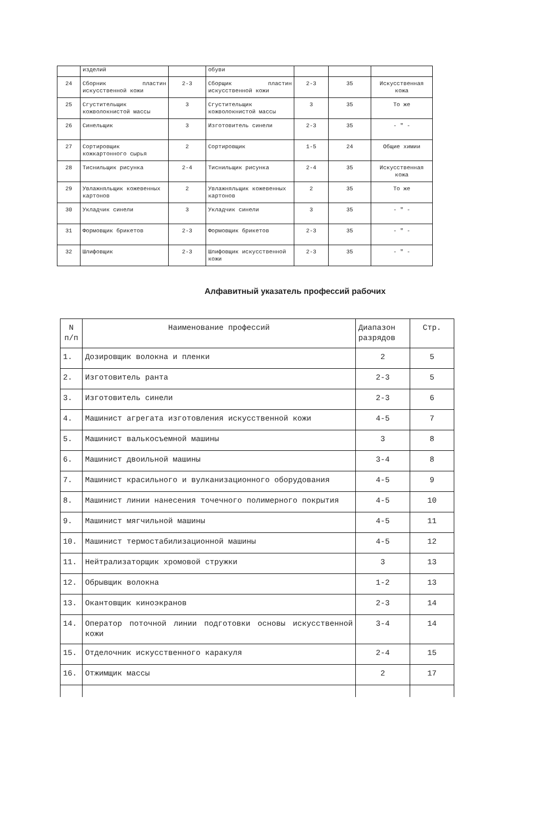| | изделий | | обуви | | | |
| 24 | Сборник пластин искусственной кожи | 2-3 | Сборщик пластин искусственной кожи | 2-3 | 35 | Искусственная кожа |
| 25 | Сгуститель­щик кожволокнистой массы | 3 | Сгуститель­щик кожволокнистой массы | 3 | 35 | То же |
| 26 | Синельщик | 3 | Изготовитель синели | 2-3 | 35 | - " - |
| 27 | Сортировщик кожкартонного сырья | 2 | Сортировщик | 1-5 | 24 | Общие химии |
| 28 | Тиснильщик рисунка | 2-4 | Тиснильщик рисунка | 2-4 | 35 | Искусственная кожа |
| 29 | Увлажняльщик кожевенных картонов | 2 | Увлажняльщик кожевенных картонов | 2 | 35 | То же |
| 30 | Укладчик синели | 3 | Укладчик синели | 3 | 35 | - " - |
| 31 | Формовщик брикетов | 2-3 | Формовщик брикетов | 2-3 | 35 | - " - |
| 32 | Шлифовщик | 2-3 | Шлифовщик искусственной кожи | 2-3 | 35 | - " - |
Алфавитный указатель профессий рабочих
| N п/п | Наименование профессий | Диапазон разрядов | Стр. |
| --- | --- | --- | --- |
| 1. | Дозировщик волокна и пленки | 2 | 5 |
| 2. | Изготовитель ранта | 2-3 | 5 |
| 3. | Изготовитель синели | 2-3 | 6 |
| 4. | Машинист агрегата изготовления искусственной кожи | 4-5 | 7 |
| 5. | Машинист валькосъемной машины | 3 | 8 |
| 6. | Машинист двоильной машины | 3-4 | 8 |
| 7. | Машинист красильного и вулканизационного оборудования | 4-5 | 9 |
| 8. | Машинист линии нанесения точечного полимерного покрытия | 4-5 | 10 |
| 9. | Машинист мягчильной машины | 4-5 | 11 |
| 10. | Машинист термостабилизационной машины | 4-5 | 12 |
| 11. | Нейтрализаторщик хромовой стружки | 3 | 13 |
| 12. | Обрывщик волокна | 1-2 | 13 |
| 13. | Окантовщик киноэкранов | 2-3 | 14 |
| 14. | Оператор поточной линии подготовки основы искусственной кожи | 3-4 | 14 |
| 15. | Отделочник искусственного каракуля | 2-4 | 15 |
| 16. | Отжимщик массы | 2 | 17 |